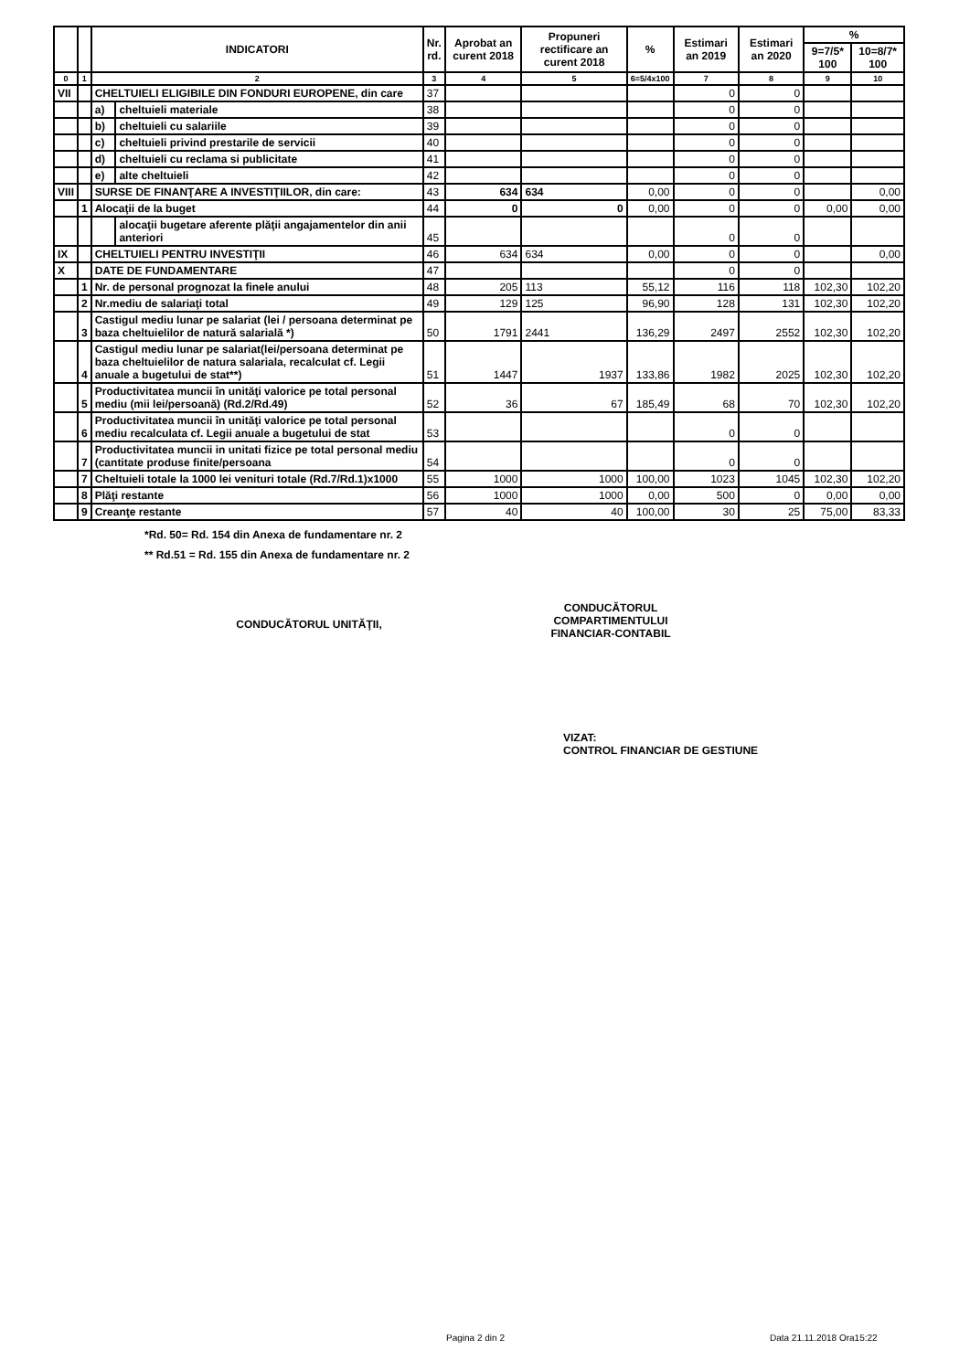| | | INDICATORI | | Nr. rd. | Aprobat an curent 2018 | Propuneri rectificare an curent 2018 | % | Estimari an 2019 | Estimari an 2020 | % | |
| --- | --- | --- | --- | --- | --- | --- | --- | --- | --- | --- | --- |
| | | | | | | | | | | 9=7/5* 100 | 10=8/7* 100 |
| 0 | 1 | 2 | | 3 | 4 | 5 | 6=5/4x100 | 7 | 8 | 9 | 10 |
| VII | | CHELTUIELI ELIGIBILE DIN FONDURI EUROPENE, din care | | 37 | | | | 0 | 0 | | |
| | | a) | cheltuieli materiale | 38 | | | | 0 | 0 | | |
| | | b) | cheltuieli cu salariile | 39 | | | | 0 | 0 | | |
| | | c) | cheltuieli privind prestarile de servicii | 40 | | | | 0 | 0 | | |
| | | d) | cheltuieli cu reclama si publicitate | 41 | | | | 0 | 0 | | |
| | | e) | alte cheltuieli | 42 | | | | 0 | 0 | | |
| VIII | | SURSE DE FINANŢARE A INVESTIŢIILOR, din care: | | 43 | 634 | 634 | 0,00 | 0 | 0 | | 0,00 |
| | 1 | Alocaţii de la buget | | 44 | 0 | 0 | 0,00 | 0 | 0 | 0,00 | 0,00 |
| | | | alocaţii bugetare aferente plăţii angajamentelor din anii anteriori | 45 | | | | 0 | 0 | | |
| IX | | CHELTUIELI PENTRU INVESTIŢII | | 46 | 634 | 634 | 0,00 | 0 | 0 | | 0,00 |
| X | | DATE DE FUNDAMENTARE | | 47 | | | | 0 | 0 | | |
| | 1 | Nr. de personal prognozat la finele anului | | 48 | 205 | 113 | 55,12 | 116 | 118 | 102,30 | 102,20 |
| | 2 | Nr.mediu de salariaţi total | | 49 | 129 | 125 | 96,90 | 128 | 131 | 102,30 | 102,20 |
| | 3 | Castigul mediu lunar pe salariat (lei / persoana determinat pe baza cheltuielilor de natură salarială *) | | 50 | 1791 | 2441 | 136,29 | 2497 | 2552 | 102,30 | 102,20 |
| | 4 | Castigul mediu lunar pe salariat(lei/persoana determinat pe baza cheltuielilor de natura salariala, recalculat cf. Legii anuale a bugetului de stat**) | | 51 | 1447 | 1937 | 133,86 | 1982 | 2025 | 102,30 | 102,20 |
| | 5 | Productivitatea muncii în unităţi valorice pe total personal mediu (mii lei/persoană) (Rd.2/Rd.49) | | 52 | 36 | 67 | 185,49 | 68 | 70 | 102,30 | 102,20 |
| | 6 | Productivitatea muncii în unităţi valorice pe total personal mediu recalculata cf. Legii anuale a bugetului de stat | | 53 | | | | 0 | 0 | | |
| | 7 | Productivitatea muncii in unitati fizice pe total personal mediu (cantitate produse finite/persoana | | 54 | | | | 0 | 0 | | |
| | 7 | Cheltuieli totale la 1000 lei venituri totale (Rd.7/Rd.1)x1000 | | 55 | 1000 | 1000 | 100,00 | 1023 | 1045 | 102,30 | 102,20 |
| | 8 | Plăţi restante | | 56 | 1000 | 1000 | 0,00 | 500 | 0 | 0,00 | 0,00 |
| | 9 | Creanţe restante | | 57 | 40 | 40 | 100,00 | 30 | 25 | 75,00 | 83,33 |
*Rd. 50= Rd. 154 din Anexa de fundamentare nr. 2
** Rd.51 = Rd. 155 din Anexa de fundamentare nr. 2
CONDUCĂTORUL UNITĂŢII,
CONDUCĂTORUL
COMPARTIMENTULUI
FINANCIAR-CONTABIL
VIZAT:
CONTROL FINANCIAR DE GESTIUNE
Pagina 2 din 2 Data 21.11.2018 Ora15:22